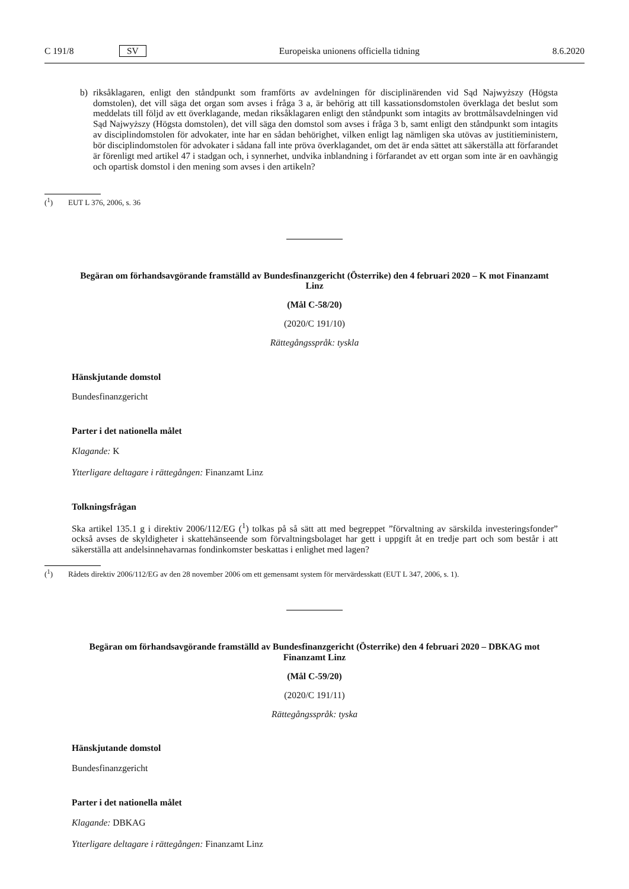C 191/8 SV Europeiska unionens officiella tidning 8.6.2020
b) riksåklagaren, enligt den ståndpunkt som framförts av avdelningen för disciplinärenden vid Sąd Najwyższy (Högsta domstolen), det vill säga det organ som avses i fråga 3 a, är behörig att till kassationsdomstolen överklaga det beslut som meddelats till följd av ett överklagande, medan riksåklagaren enligt den ståndpunkt som intagits av brottmålsavdelningen vid Sąd Najwyższy (Högsta domstolen), det vill säga den domstol som avses i fråga 3 b, samt enligt den ståndpunkt som intagits av disciplindomstolen för advokater, inte har en sådan behörighet, vilken enligt lag nämligen ska utövas av justitieministern, bör disciplindomstolen för advokater i sådana fall inte pröva överklagandet, om det är enda sättet att säkerställa att förfarandet är förenligt med artikel 47 i stadgan och, i synnerhet, undvika inblandning i förfarandet av ett organ som inte är en oavhängig och opartisk domstol i den mening som avses i den artikeln?
(<sup>1</sup>) EUT L 376, 2006, s. 36
Begäran om förhandsavgörande framställd av Bundesfinanzgericht (Österrike) den 4 februari 2020 – K mot Finanzamt Linz
(Mål C-58/20)
(2020/C 191/10)
Rättegångsspråk: tyskla
Hänskjutande domstol
Bundesfinanzgericht
Parter i det nationella målet
Klagande: K
Ytterligare deltagare i rättegången: Finanzamt Linz
Tolkningsfrågan
Ska artikel 135.1 g i direktiv 2006/112/EG (<sup>1</sup>) tolkas på så sätt att med begreppet ”förvaltning av särskilda investeringsfonder” också avses de skyldigheter i skattehänseende som förvaltningsbolaget har gett i uppgift åt en tredje part och som består i att säkerställa att andelsinnehavarnas fondinkomster beskattas i enlighet med lagen?
(<sup>1</sup>) Rådets direktiv 2006/112/EG av den 28 november 2006 om ett gemensamt system för mervärdesskatt (EUT L 347, 2006, s. 1).
Begäran om förhandsavgörande framställd av Bundesfinanzgericht (Österrike) den 4 februari 2020 – DBKAG mot Finanzamt Linz
(Mål C-59/20)
(2020/C 191/11)
Rättegångsspråk: tyska
Hänskjutande domstol
Bundesfinanzgericht
Parter i det nationella målet
Klagande: DBKAG
Ytterligare deltagare i rättegången: Finanzamt Linz